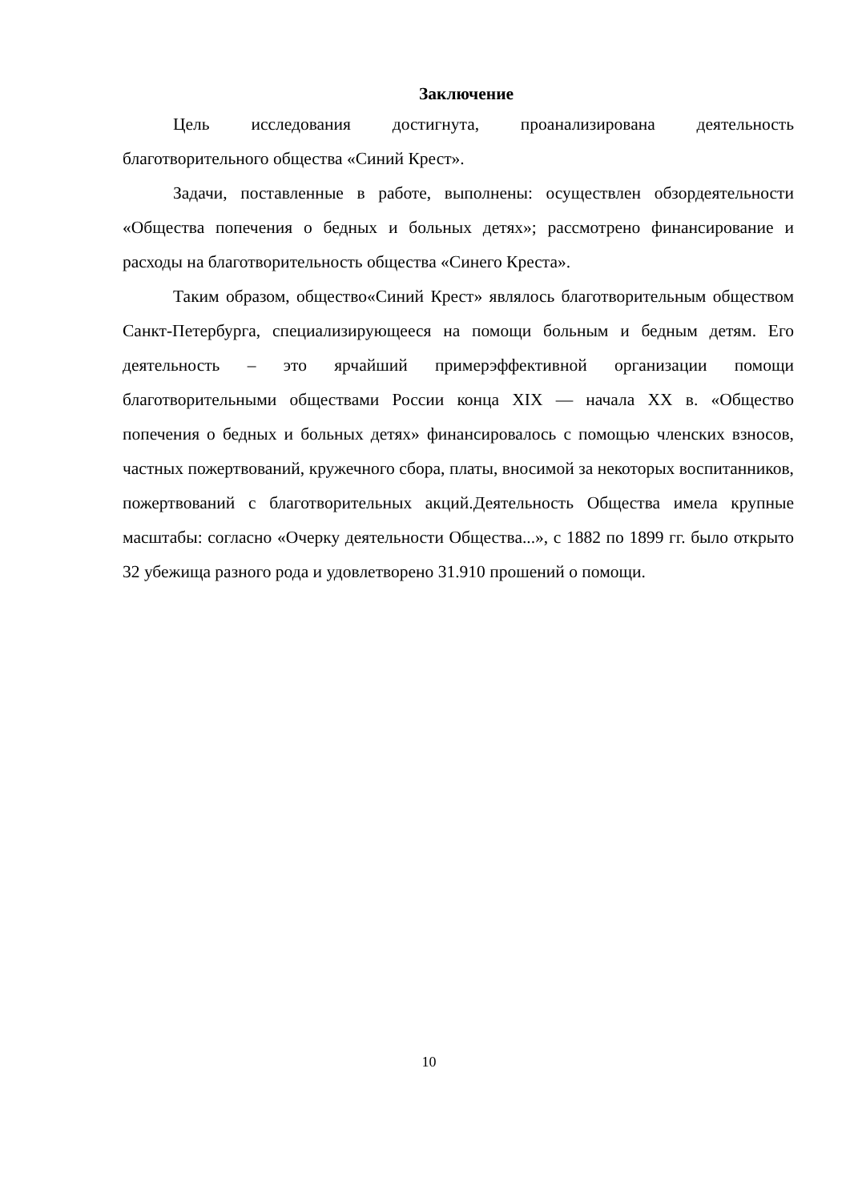Заключение
Цель исследования достигнута, проанализирована деятельность благотворительного общества «Синий Крест».
Задачи, поставленные в работе, выполнены: осуществлен обзордеятельности «Общества попечения о бедных и больных детях»; рассмотрено финансирование и расходы на благотворительность общества «Синего Креста».
Таким образом, общество«Синий Крест» являлось благотворительным обществом Санкт-Петербурга, специализирующееся на помощи больным и бедным детям. Его деятельность – это ярчайший примерэффективной организации помощи благотворительными обществами России конца XIX — начала XX в. «Общество попечения о бедных и больных детях» финансировалось с помощью членских взносов, частных пожертвований, кружечного сбора, платы, вносимой за некоторых воспитанников, пожертвований с благотворительных акций.Деятельность Общества имела крупные масштабы: согласно «Очерку деятельности Общества...», с 1882 по 1899 гг. было открыто 32 убежища разного рода и удовлетворено 31.910 прошений о помощи.
10